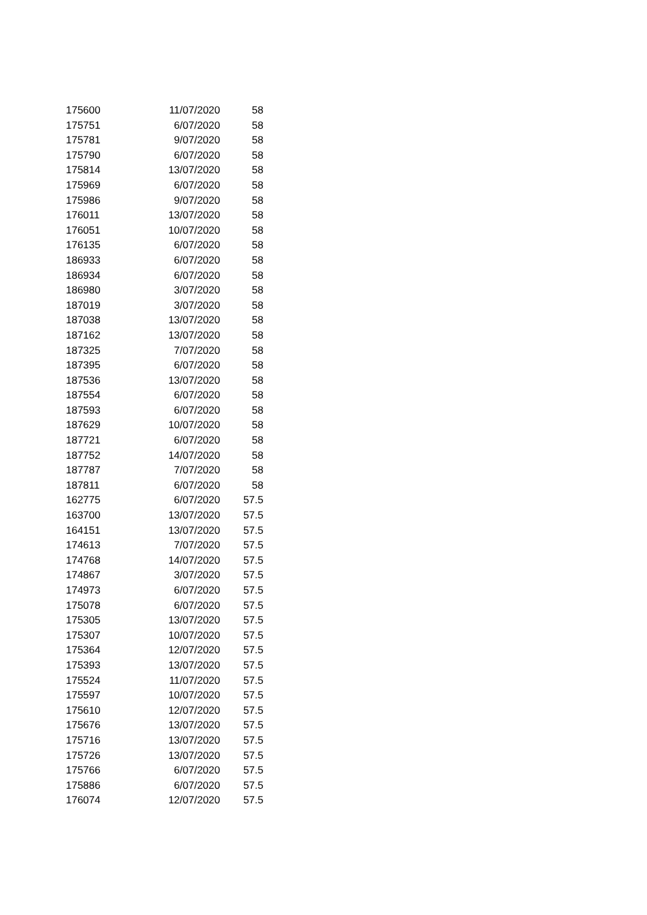| 175600 | 11/07/2020 | 58 |
| 175751 | 6/07/2020 | 58 |
| 175781 | 9/07/2020 | 58 |
| 175790 | 6/07/2020 | 58 |
| 175814 | 13/07/2020 | 58 |
| 175969 | 6/07/2020 | 58 |
| 175986 | 9/07/2020 | 58 |
| 176011 | 13/07/2020 | 58 |
| 176051 | 10/07/2020 | 58 |
| 176135 | 6/07/2020 | 58 |
| 186933 | 6/07/2020 | 58 |
| 186934 | 6/07/2020 | 58 |
| 186980 | 3/07/2020 | 58 |
| 187019 | 3/07/2020 | 58 |
| 187038 | 13/07/2020 | 58 |
| 187162 | 13/07/2020 | 58 |
| 187325 | 7/07/2020 | 58 |
| 187395 | 6/07/2020 | 58 |
| 187536 | 13/07/2020 | 58 |
| 187554 | 6/07/2020 | 58 |
| 187593 | 6/07/2020 | 58 |
| 187629 | 10/07/2020 | 58 |
| 187721 | 6/07/2020 | 58 |
| 187752 | 14/07/2020 | 58 |
| 187787 | 7/07/2020 | 58 |
| 187811 | 6/07/2020 | 58 |
| 162775 | 6/07/2020 | 57.5 |
| 163700 | 13/07/2020 | 57.5 |
| 164151 | 13/07/2020 | 57.5 |
| 174613 | 7/07/2020 | 57.5 |
| 174768 | 14/07/2020 | 57.5 |
| 174867 | 3/07/2020 | 57.5 |
| 174973 | 6/07/2020 | 57.5 |
| 175078 | 6/07/2020 | 57.5 |
| 175305 | 13/07/2020 | 57.5 |
| 175307 | 10/07/2020 | 57.5 |
| 175364 | 12/07/2020 | 57.5 |
| 175393 | 13/07/2020 | 57.5 |
| 175524 | 11/07/2020 | 57.5 |
| 175597 | 10/07/2020 | 57.5 |
| 175610 | 12/07/2020 | 57.5 |
| 175676 | 13/07/2020 | 57.5 |
| 175716 | 13/07/2020 | 57.5 |
| 175726 | 13/07/2020 | 57.5 |
| 175766 | 6/07/2020 | 57.5 |
| 175886 | 6/07/2020 | 57.5 |
| 176074 | 12/07/2020 | 57.5 |